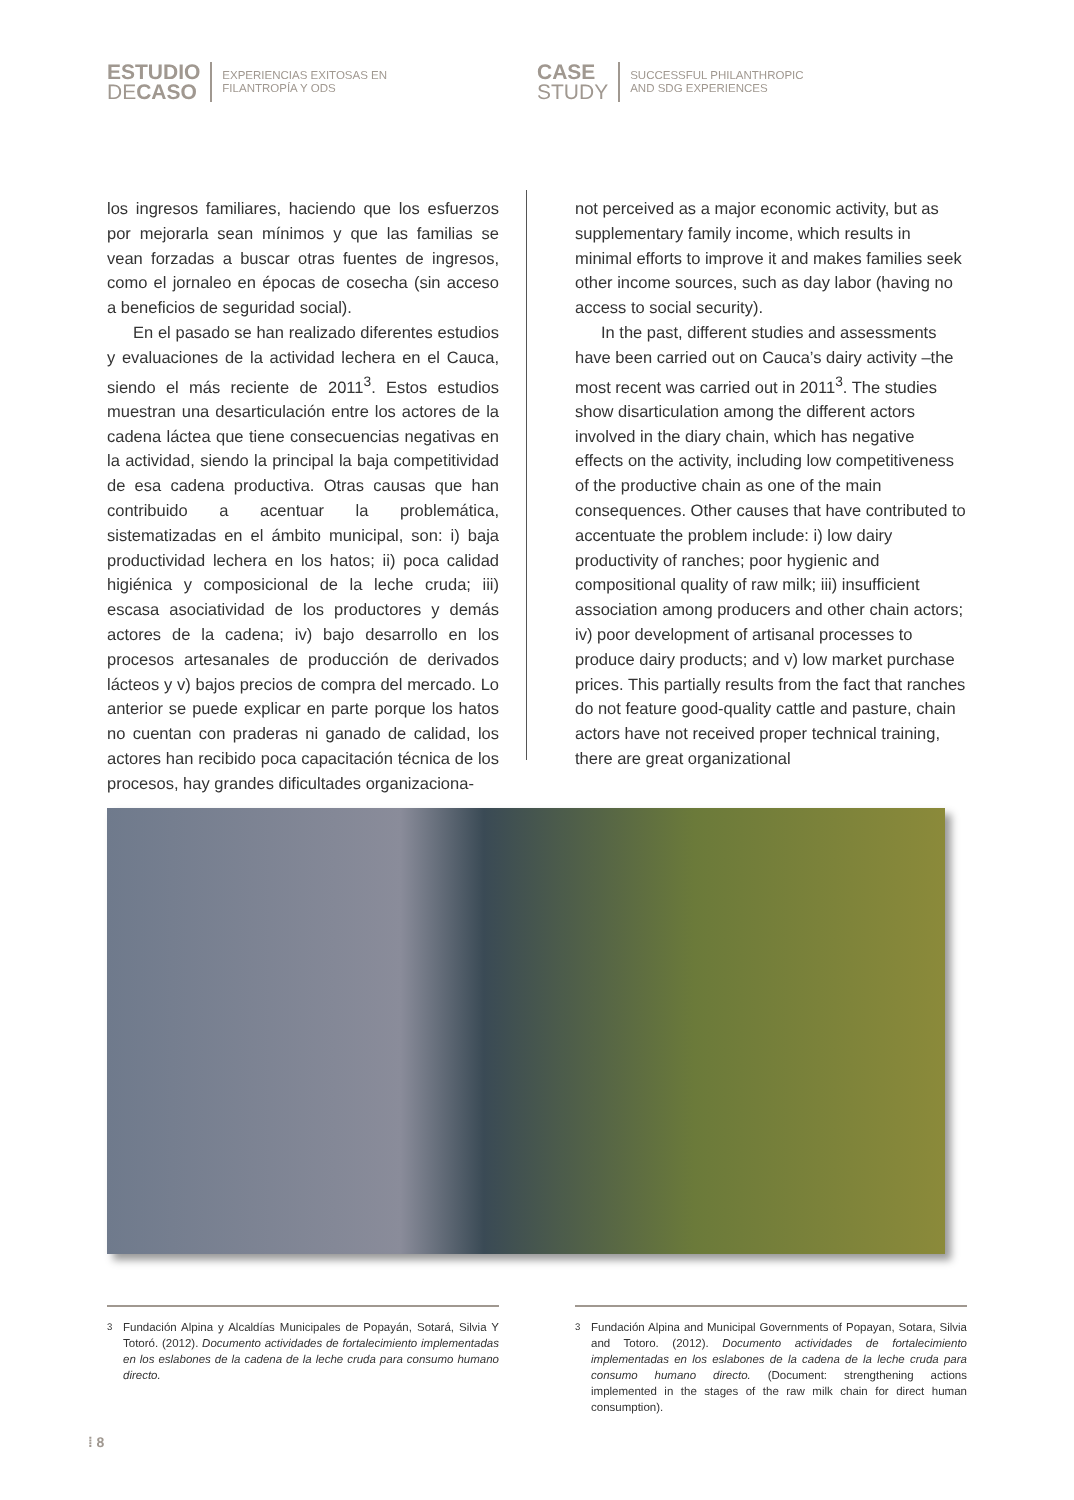ESTUDIO
DECASO
EXPERIENCIAS EXITOSAS EN
FILANTROPÍA Y ODS
CASE
STUDY
SUCCESSFUL PHILANTHROPIC
AND SDG EXPERIENCES
los ingresos familiares, haciendo que los esfuerzos por mejorarla sean mínimos y que las familias se vean forzadas a buscar otras fuentes de ingresos, como el jornaleo en épocas de cosecha (sin acceso a beneficios de seguridad social).
En el pasado se han realizado diferentes estudios y evaluaciones de la actividad lechera en el Cauca, siendo el más reciente de 2011<sup>3</sup>. Estos estudios muestran una desarticulación entre los actores de la cadena láctea que tiene consecuencias negativas en la actividad, siendo la principal la baja competitividad de esa cadena productiva. Otras causas que han contribuido a acentuar la problemática, sistematizadas en el ámbito municipal, son: i) baja productividad lechera en los hatos; ii) poca calidad higiénica y composicional de la leche cruda; iii) escasa asociatividad de los productores y demás actores de la cadena; iv) bajo desarrollo en los procesos artesanales de producción de derivados lácteos y v) bajos precios de compra del mercado. Lo anterior se puede explicar en parte porque los hatos no cuentan con praderas ni ganado de calidad, los actores han recibido poca capacitación técnica de los procesos, hay grandes dificultades organizaciona-
not perceived as a major economic activity, but as supplementary family income, which results in minimal efforts to improve it and makes families seek other income sources, such as day labor (having no access to social security).
In the past, different studies and assessments have been carried out on Cauca’s dairy activity –the most recent was carried out in 2011<sup>3</sup>. The studies show disarticulation among the different actors involved in the diary chain, which has negative effects on the activity, including low competitiveness of the productive chain as one of the main consequences. Other causes that have contributed to accentuate the problem include: i) low dairy productivity of ranches; poor hygienic and compositional quality of raw milk; iii) insufficient association among producers and other chain actors; iv) poor development of artisanal processes to produce dairy products; and v) low market purchase prices. This partially results from the fact that ranches do not feature good-quality cattle and pasture, chain actors have not received proper technical training, there are great organizational
<sup>3</sup> Fundación Alpina y Alcaldías Municipales de Popayán, Sotará, Silvia Y Totoró. (2012). Documento actividades de fortalecimiento implementadas en los eslabones de la cadena de la leche cruda para consumo humano directo.
<sup>3</sup> Fundación Alpina and Municipal Governments of Popayan, Sotara, Silvia and Totoro. (2012). Documento actividades de fortalecimiento implementadas en los eslabones de la cadena de la leche cruda para consumo humano directo. (Document: strengthening actions implemented in the stages of the raw milk chain for direct human consumption).
⁞ 8